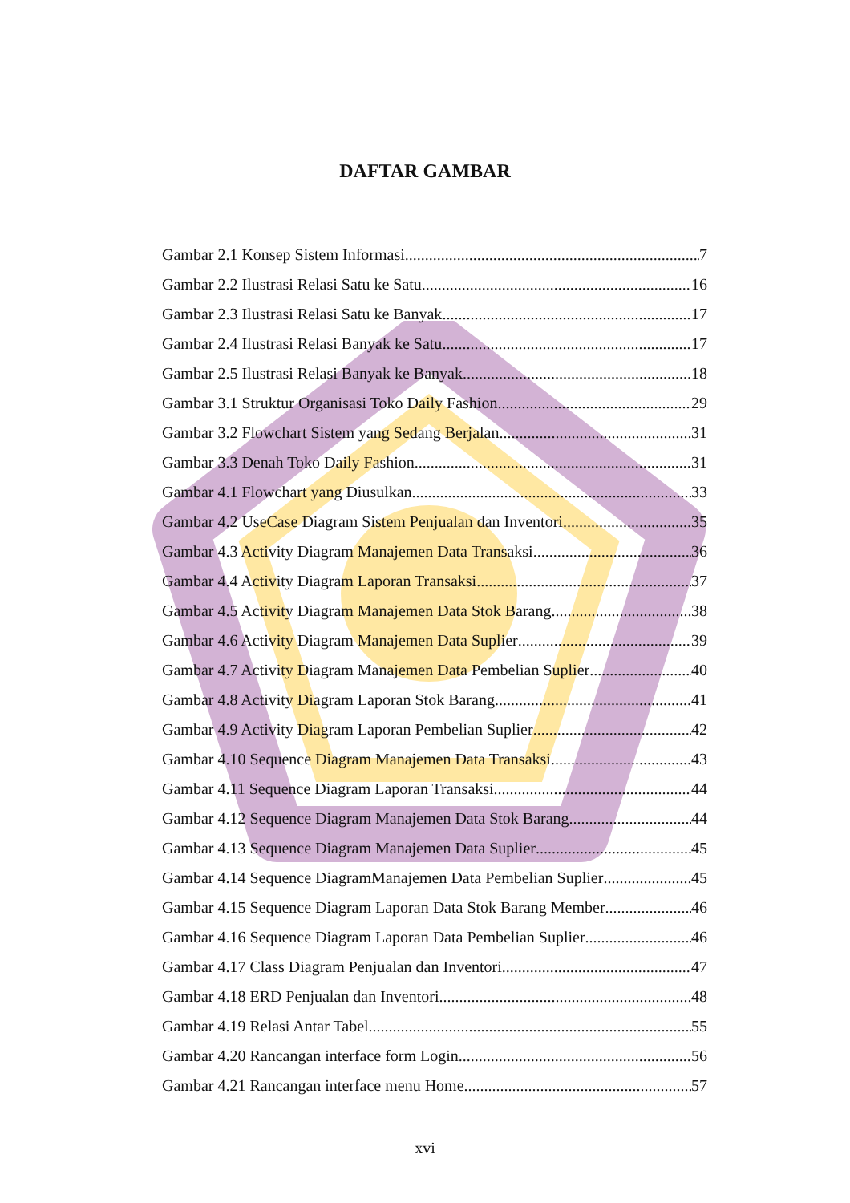DAFTAR GAMBAR
Gambar 2.1 Konsep Sistem Informasi 7
Gambar 2.2 Ilustrasi Relasi Satu ke Satu 16
Gambar 2.3 Ilustrasi Relasi Satu ke Banyak 17
Gambar 2.4 Ilustrasi Relasi Banyak ke Satu 17
Gambar 2.5 Ilustrasi Relasi Banyak ke Banyak 18
Gambar 3.1 Struktur Organisasi Toko Daily Fashion 29
Gambar 3.2 Flowchart Sistem yang Sedang Berjalan 31
Gambar 3.3 Denah Toko Daily Fashion 31
Gambar 4.1 Flowchart yang Diusulkan 33
Gambar 4.2 UseCase Diagram Sistem Penjualan dan Inventori 35
Gambar 4.3 Activity Diagram Manajemen Data Transaksi 36
Gambar 4.4 Activity Diagram Laporan Transaksi 37
Gambar 4.5 Activity Diagram Manajemen Data Stok Barang 38
Gambar 4.6 Activity Diagram Manajemen Data Suplier 39
Gambar 4.7 Activity Diagram Manajemen Data Pembelian Suplier 40
Gambar 4.8 Activity Diagram Laporan Stok Barang 41
Gambar 4.9 Activity Diagram Laporan Pembelian Suplier 42
Gambar 4.10 Sequence Diagram Manajemen Data Transaksi 43
Gambar 4.11 Sequence Diagram Laporan Transaksi 44
Gambar 4.12 Sequence Diagram Manajemen Data Stok Barang 44
Gambar 4.13 Sequence Diagram Manajemen Data Suplier 45
Gambar 4.14 Sequence DiagramManajemen Data Pembelian Suplier 45
Gambar 4.15 Sequence Diagram Laporan Data Stok Barang Member 46
Gambar 4.16 Sequence Diagram Laporan Data Pembelian Suplier 46
Gambar 4.17 Class Diagram Penjualan dan Inventori 47
Gambar 4.18 ERD Penjualan dan Inventori 48
Gambar 4.19 Relasi Antar Tabel 55
Gambar 4.20 Rancangan interface form Login 56
Gambar 4.21 Rancangan interface menu Home 57
xvi